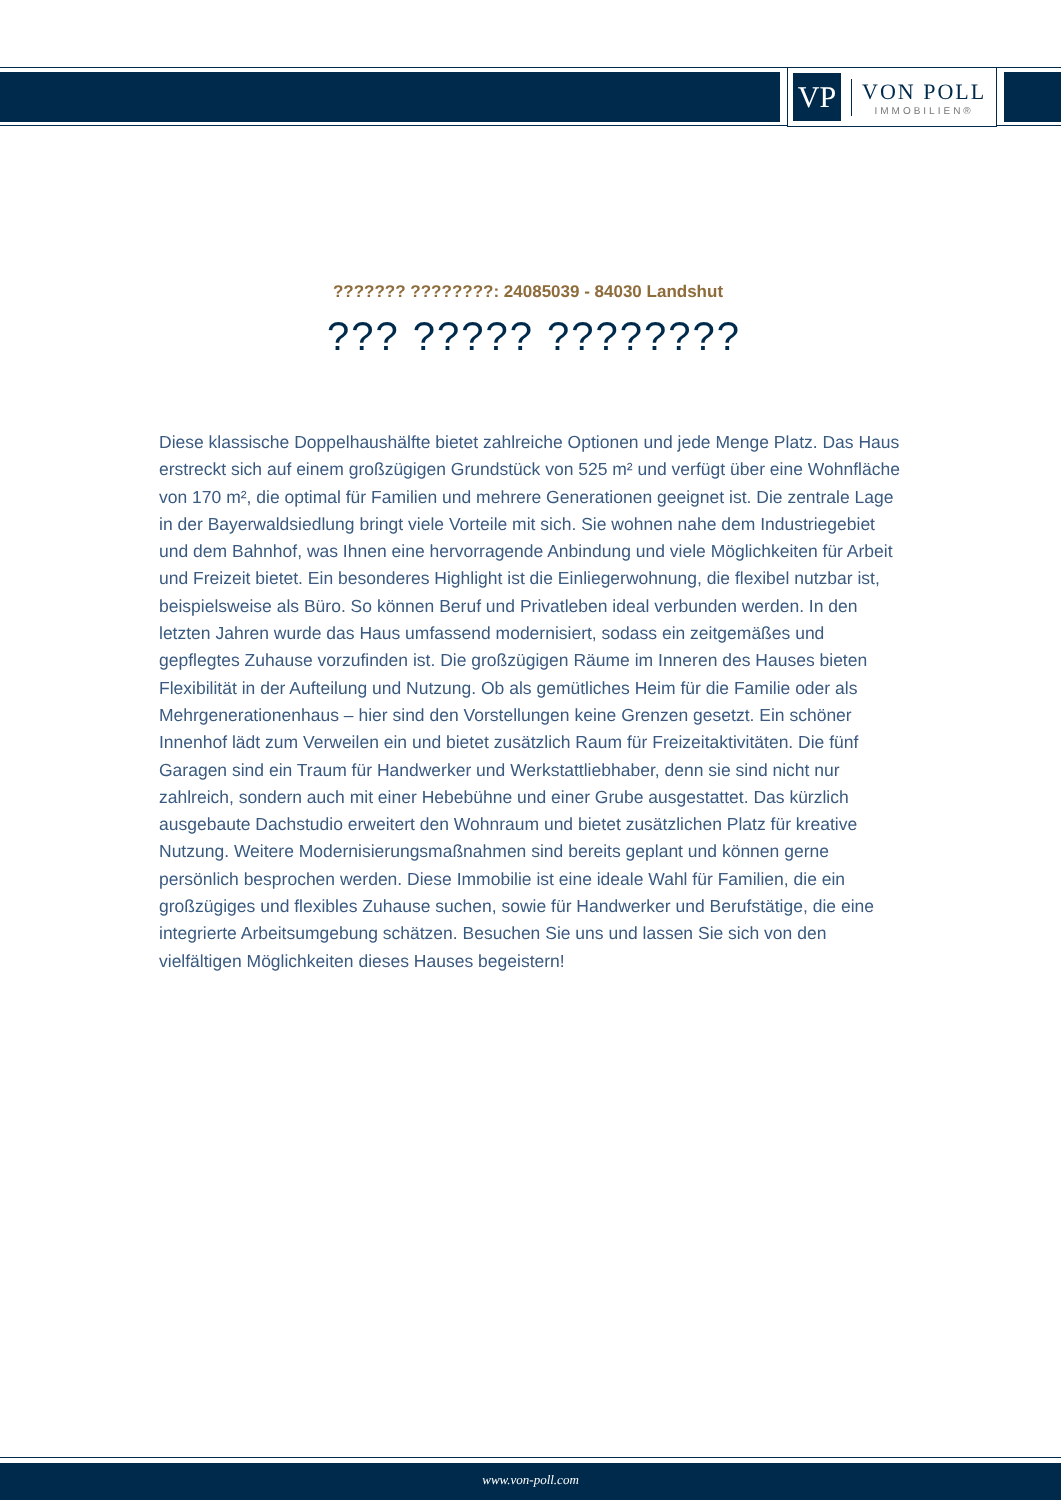VP
VON POLL
IMMOBILIEN®
??????? ????????: 24085039 - 84030 Landshut
??? ????? ????????
Diese klassische Doppelhaushälfte bietet zahlreiche Optionen und jede Menge Platz. Das Haus erstreckt sich auf einem großzügigen Grundstück von 525 m² und verfügt über eine Wohnfläche von 170 m², die optimal für Familien und mehrere Generationen geeignet ist. Die zentrale Lage in der Bayerwaldsiedlung bringt viele Vorteile mit sich. Sie wohnen nahe dem Industriegebiet und dem Bahnhof, was Ihnen eine hervorragende Anbindung und viele Möglichkeiten für Arbeit und Freizeit bietet. Ein besonderes Highlight ist die Einliegerwohnung, die flexibel nutzbar ist, beispielsweise als Büro. So können Beruf und Privatleben ideal verbunden werden. In den letzten Jahren wurde das Haus umfassend modernisiert, sodass ein zeitgemäßes und gepflegtes Zuhause vorzufinden ist. Die großzügigen Räume im Inneren des Hauses bieten Flexibilität in der Aufteilung und Nutzung. Ob als gemütliches Heim für die Familie oder als Mehrgenerationenhaus – hier sind den Vorstellungen keine Grenzen gesetzt. Ein schöner Innenhof lädt zum Verweilen ein und bietet zusätzlich Raum für Freizeitaktivitäten. Die fünf Garagen sind ein Traum für Handwerker und Werkstattliebhaber, denn sie sind nicht nur zahlreich, sondern auch mit einer Hebebühne und einer Grube ausgestattet. Das kürzlich ausgebaute Dachstudio erweitert den Wohnraum und bietet zusätzlichen Platz für kreative Nutzung. Weitere Modernisierungsmaßnahmen sind bereits geplant und können gerne persönlich besprochen werden. Diese Immobilie ist eine ideale Wahl für Familien, die ein großzügiges und flexibles Zuhause suchen, sowie für Handwerker und Berufstätige, die eine integrierte Arbeitsumgebung schätzen. Besuchen Sie uns und lassen Sie sich von den vielfältigen Möglichkeiten dieses Hauses begeistern!
www.von-poll.com